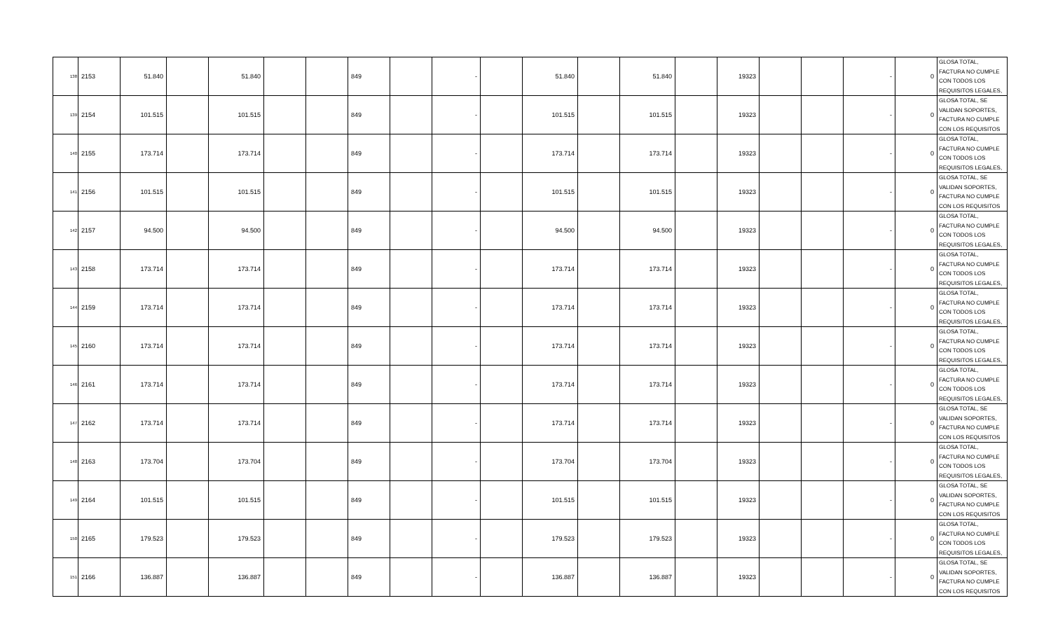| 138 | 2153 | 51.840 | | 51.840 | | | 849 | | - | | 51.840 | | 51.840 | | 19323 | | | - | 0 | GLOSA TOTAL, FACTURA NO CUMPLE CON TODOS LOS REQUISITOS LEGALES, |
| 139 | 2154 | 101.515 | | 101.515 | | | 849 | | - | | 101.515 | | 101.515 | | 19323 | | | - | 0 | GLOSA TOTAL, SE VALIDAN SOPORTES, FACTURA NO CUMPLE CON LOS REQUISITOS |
| 140 | 2155 | 173.714 | | 173.714 | | | 849 | | - | | 173.714 | | 173.714 | | 19323 | | | - | 0 | GLOSA TOTAL, FACTURA NO CUMPLE CON TODOS LOS REQUISITOS LEGALES, |
| 141 | 2156 | 101.515 | | 101.515 | | | 849 | | - | | 101.515 | | 101.515 | | 19323 | | | - | 0 | GLOSA TOTAL, SE VALIDAN SOPORTES, FACTURA NO CUMPLE CON LOS REQUISITOS |
| 142 | 2157 | 94.500 | | 94.500 | | | 849 | | - | | 94.500 | | 94.500 | | 19323 | | | - | 0 | GLOSA TOTAL, FACTURA NO CUMPLE CON TODOS LOS REQUISITOS LEGALES, |
| 143 | 2158 | 173.714 | | 173.714 | | | 849 | | - | | 173.714 | | 173.714 | | 19323 | | | - | 0 | GLOSA TOTAL, FACTURA NO CUMPLE CON TODOS LOS REQUISITOS LEGALES, |
| 144 | 2159 | 173.714 | | 173.714 | | | 849 | | - | | 173.714 | | 173.714 | | 19323 | | | - | 0 | GLOSA TOTAL, FACTURA NO CUMPLE CON TODOS LOS REQUISITOS LEGALES, |
| 145 | 2160 | 173.714 | | 173.714 | | | 849 | | - | | 173.714 | | 173.714 | | 19323 | | | - | 0 | GLOSA TOTAL, FACTURA NO CUMPLE CON TODOS LOS REQUISITOS LEGALES, |
| 146 | 2161 | 173.714 | | 173.714 | | | 849 | | - | | 173.714 | | 173.714 | | 19323 | | | - | 0 | GLOSA TOTAL, FACTURA NO CUMPLE CON TODOS LOS REQUISITOS LEGALES, |
| 147 | 2162 | 173.714 | | 173.714 | | | 849 | | - | | 173.714 | | 173.714 | | 19323 | | | - | 0 | GLOSA TOTAL, SE VALIDAN SOPORTES, FACTURA NO CUMPLE CON LOS REQUISITOS |
| 148 | 2163 | 173.704 | | 173.704 | | | 849 | | - | | 173.704 | | 173.704 | | 19323 | | | - | 0 | GLOSA TOTAL, FACTURA NO CUMPLE CON TODOS LOS REQUISITOS LEGALES, |
| 149 | 2164 | 101.515 | | 101.515 | | | 849 | | - | | 101.515 | | 101.515 | | 19323 | | | - | 0 | GLOSA TOTAL, SE VALIDAN SOPORTES, FACTURA NO CUMPLE CON LOS REQUISITOS |
| 150 | 2165 | 179.523 | | 179.523 | | | 849 | | - | | 179.523 | | 179.523 | | 19323 | | | - | 0 | GLOSA TOTAL, FACTURA NO CUMPLE CON TODOS LOS REQUISITOS LEGALES, |
| 151 | 2166 | 136.887 | | 136.887 | | | 849 | | - | | 136.887 | | 136.887 | | 19323 | | | - | 0 | GLOSA TOTAL, SE VALIDAN SOPORTES, FACTURA NO CUMPLE CON LOS REQUISITOS |